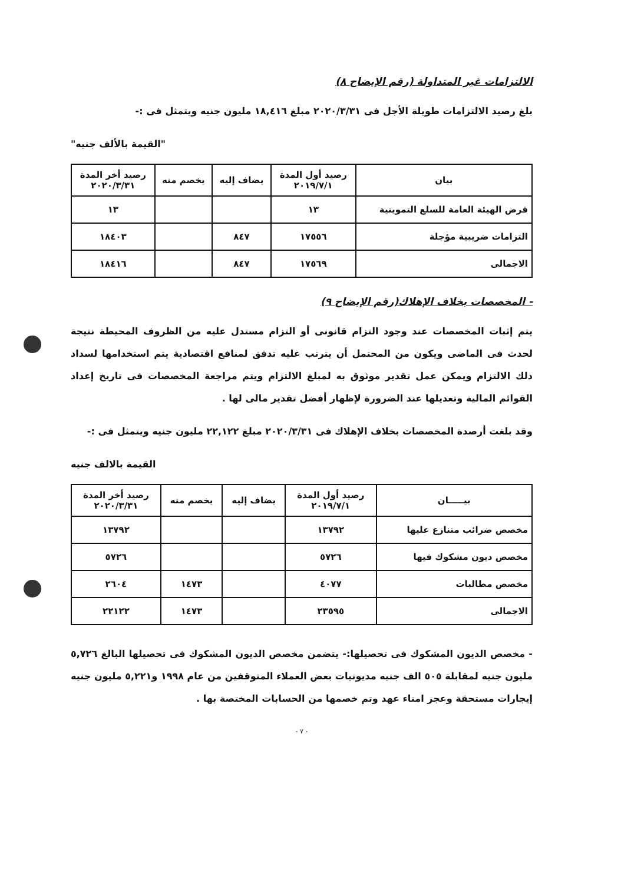الالتزامات غير المتداولة (رقم الإيضاح ٨)
بلغ رصيد الالتزامات طويلة الأجل فى ٢٠٢٠/٣/٣١ مبلغ ١٨,٤١٦ مليون جنيه ويتمثل فى :-
"القيمة بالألف جنيه"
| بيان | رصيد أول المدة ٢٠١٩/٧/١ | يضاف إليه | يخصم منه | رصيد أخر المدة ٢٠٢٠/٣/٣١ |
| --- | --- | --- | --- | --- |
| قرض الهيئة العامة للسلع التموينية | ١٣ | | | ١٣ |
| التزامات ضريبية مؤجلة | ١٧٥٥٦ | ٨٤٧ | | ١٨٤٠٣ |
| الاجمالى | ١٧٥٦٩ | ٨٤٧ | | ١٨٤١٦ |
- المخصصات بخلاف الإهلاك(رقم الإيضاح ٩)
يتم إثبات المخصصات عند وجود التزام قانونى أو التزام مستدل عليه من الظروف المحيطة نتيجة لحدث فى الماضى ويكون من المحتمل أن يترتب عليه تدفق لمنافع اقتصادية يتم استخدامها لسداد ذلك الالتزام ويمكن عمل تقدير موثوق به لمبلغ الالتزام ويتم مراجعة المخصصات فى تاريخ إعداد القوائم المالية وتعديلها عند الضرورة لإظهار أفضل تقدير مالى لها .
وقد بلغت أرصدة المخصصات بخلاف الإهلاك فى ٢٠٢٠/٣/٣١ مبلغ ٢٢,١٢٢ مليون جنيه ويتمثل فى :-
القيمة بالالف جنيه
| بيـــــان | رصيد أول المدة ٢٠١٩/٧/١ | يضاف إليه | يخصم منه | رصيد أخر المدة ٢٠٢٠/٣/٣١ |
| --- | --- | --- | --- | --- |
| مخصص ضرائب متنازع عليها | ١٣٧٩٢ | | | ١٣٧٩٢ |
| مخصص ديون مشكوك فيها | ٥٧٢٦ | | | ٥٧٢٦ |
| مخصص مطالبات | ٤٠٧٧ | | ١٤٧٣ | ٢٦٠٤ |
| الاجمالى | ٢٣٥٩٥ | | ١٤٧٣ | ٢٢١٢٢ |
- مخصص الديون المشكوك فى تحصيلها:- يتضمن مخصص الديون المشكوك فى تحصيلها البالغ ٥,٧٢٦ مليون جنيه لمقابلة ٥٠٥ الف جنيه مديونيات بعض العملاء المتوقفين من عام ١٩٩٨ و٥,٢٢١ مليون جنيه إيجارات مستحقة وعجز امناء عهد وتم خصمها من الحسابات المختصة بها .
- ٧ -